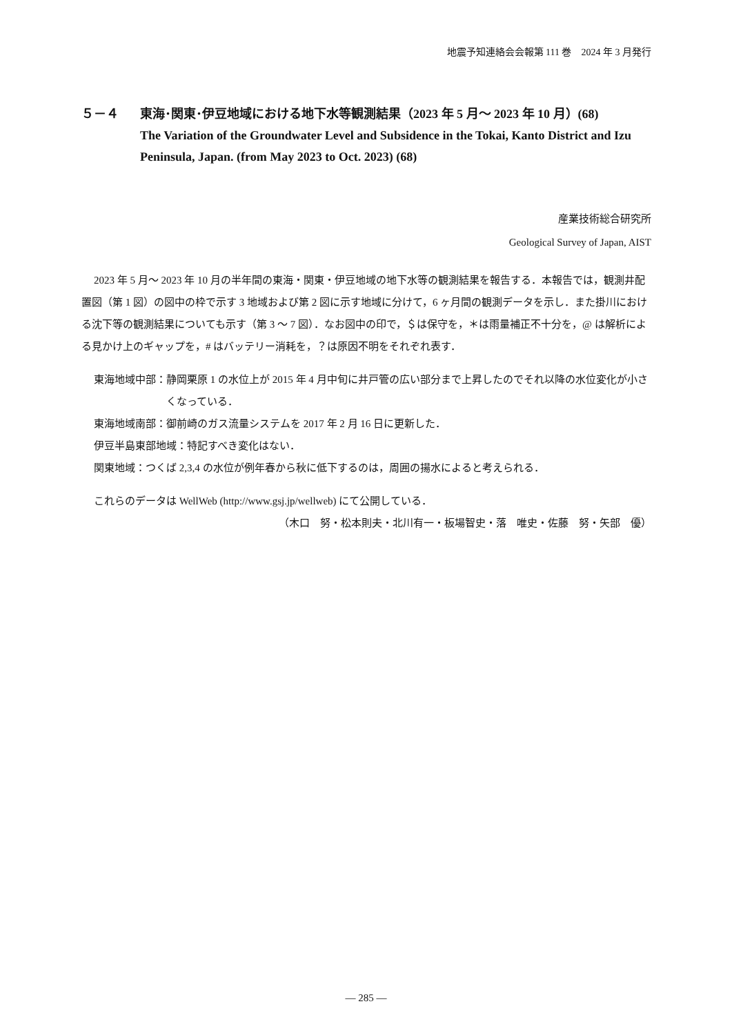地震予知連絡会会報第 111 巻　2024 年 3 月発行
５－４ 東海･関東･伊豆地域における地下水等観測結果（2023 年 5 月～ 2023 年 10 月）(68)
The Variation of the Groundwater Level and Subsidence in the Tokai, Kanto District and Izu Peninsula, Japan. (from May 2023 to Oct. 2023) (68)
産業技術総合研究所
Geological Survey of Japan, AIST
2023 年 5 月～ 2023 年 10 月の半年間の東海・関東・伊豆地域の地下水等の観測結果を報告する．本報告では，観測井配置図（第 1 図）の図中の枠で示す 3 地域および第 2 図に示す地域に分けて，6 ヶ月間の観測データを示し．また掛川における沈下等の観測結果についても示す（第 3 ～ 7 図）．なお図中の印で，＄は保守を，＊は雨量補正不十分を，@ は解析による見かけ上のギャップを，# はバッテリー消耗を，？は原因不明をそれぞれ表す．
東海地域中部： 静岡栗原 1 の水位上が 2015 年 4 月中旬に井戸管の広い部分まで上昇したのでそれ以降の水位変化が小さくなっている．
東海地域南部： 御前崎のガス流量システムを 2017 年 2 月 16 日に更新した．
伊豆半島東部地域： 特記すべき変化はない．
関東地域： つくば 2,3,4 の水位が例年春から秋に低下するのは，周囲の揚水によると考えられる．
これらのデータは WellWeb (http://www.gsj.jp/wellweb) にて公開している．
（木口　努・松本則夫・北川有一・板場智史・落　唯史・佐藤　努・矢部　優）
— 285 —